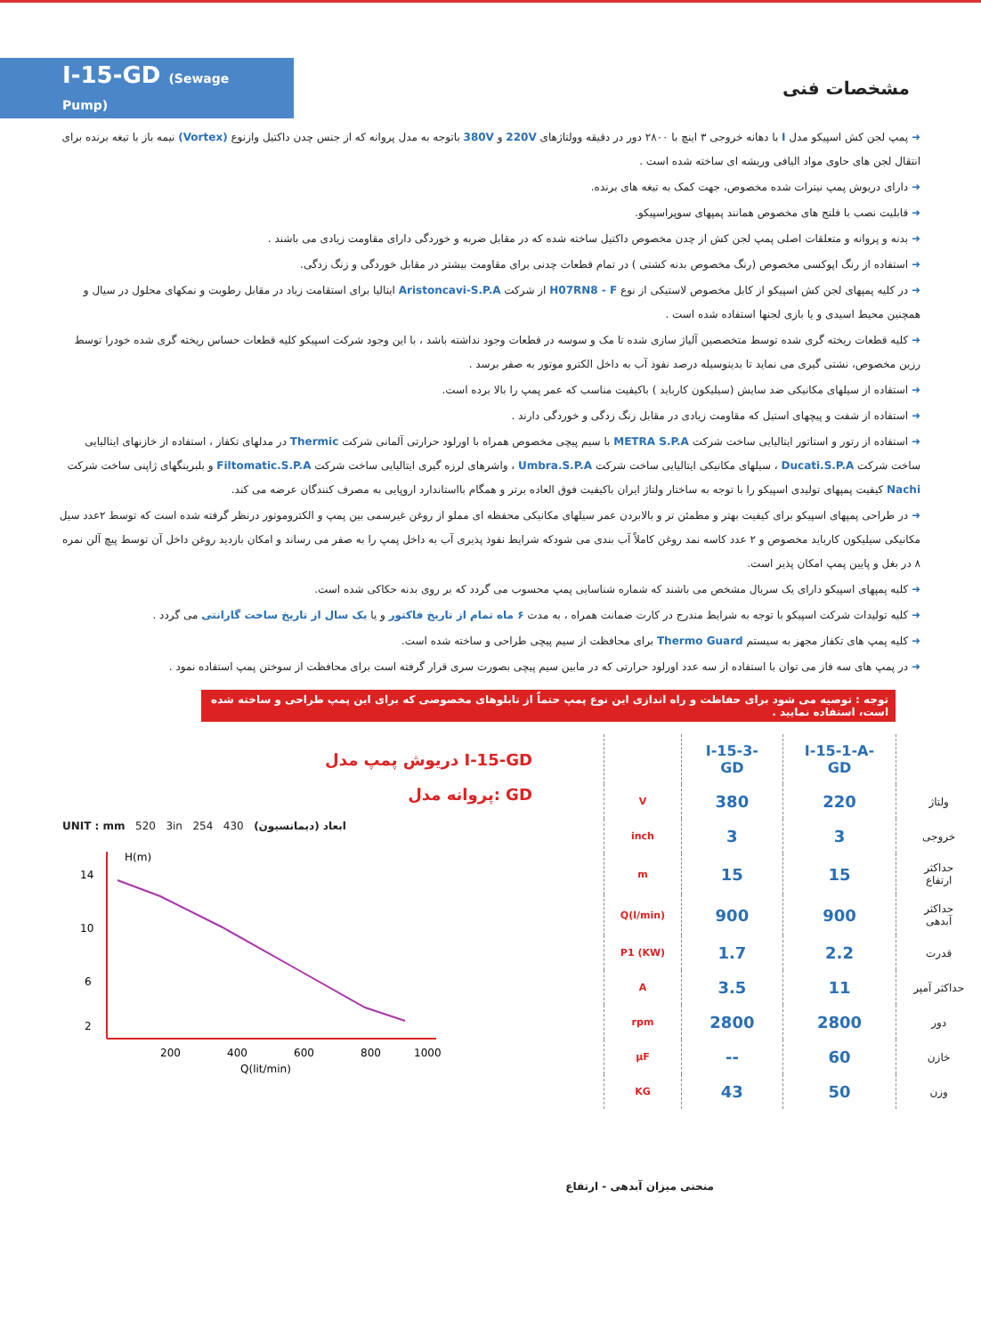I-15-GD (Sewage Pump)
مشخصات فنی
➜ پمپ لجن کش اسپیکو مدل I با دهانه خروجی ۳ اینچ با ۲۸۰۰ دور در دقیقه وولتاژهای 220V و 380V باتوجه به مدل پروانه که از جنس چدن داکتیل وازنوع (Vortex) نیمه باز با تیغه برنده برای انتقال لجن های حاوی مواد الیافی وریشه ای ساخته شده است .
➜ دارای دریوش پمپ نیترات شده مخصوص، جهت کمک به تیغه های برنده.
➜ قابلیت نصب با فلنج های مخصوص همانند پمپهای سوپراسپیکو.
➜ بدنه و پروانه و متعلقات اصلی پمپ لجن کش از چدن مخصوص داکتیل ساخته شده که در مقابل ضربه و خوردگی دارای مقاومت زیادی می باشند .
➜ استفاده از رنگ اپوکسی مخصوص (رنگ مخصوص بدنه کشتی ) در تمام قطعات چدنی برای مقاومت بیشتر در مقابل خوردگی و زنگ زدگی.
➜ در کلیه پمپهای لجن کش اسپیکو از کابل مخصوص لاستیکی از نوع H07RN8 - F از شرکت Aristoncavi-S.P.A ایتالیا برای استقامت زیاد در مقابل رطوبت و نمکهای محلول در سیال و همچنین محیط اسیدی و یا بازی لجنها استفاده شده است .
➜ کلیه قطعات ریخته گری شده توسط متخصصین آلیاژ سازی شده تا مک و سوسه در قطعات وجود نداشته باشد ، با این وجود شرکت اسپیکو کلیه قطعات حساس ریخته گری شده خودرا توسط رزین مخصوص، نشتی گیری می نماید تا بدینوسیله درصد نفوذ آب به داخل الکترو موتور به صفر برسد .
➜ استفاده از سیلهای مکانیکی ضد سایش (سیلیکون کارباید ) باکیفیت مناسب که عمر پمپ را بالا برده است.
➜ استفاده از شفت و پیچهای استیل که مقاومت زیادی در مقابل زنگ زدگی و خوردگی دارند .
➜ استفاده از رتور و استاتور ایتالیایی ساخت شرکت METRA S.P.A با سیم پیچی مخصوص همراه با اورلود حرارتی آلمانی شرکت Thermic در مدلهای تکفاز ، استفاده از خازنهای ایتالیایی ساخت شرکت Ducati.S.P.A ، سیلهای مکانیکی ایتالیایی ساخت شرکت Umbra.S.P.A ، واشرهای لرزه گیری ایتالیایی ساخت شرکت Filtomatic.S.P.A و بلبرینگهای ژاپنی ساخت شرکت Nachi کیفیت پمپهای تولیدی اسپیکو را با توجه به ساختار ولتاژ ایران باکیفیت فوق العاده برتر و همگام بااستاندارد اروپایی به مصرف کنندگان عرضه می کند.
➜ در طراحی پمپهای اسپیکو برای کیفیت بهتر و مطمئن تر و بالابردن عمر سیلهای مکانیکی محفظه ای مملو از روغن غیرسمی بین پمپ و الکتروموتور درنظر گرفته شده است که توسط ۲عدد سیل مکانیکی سیلیکون کارباید مخصوص و ۲ عدد کاسه نمد روغن کاملاً آب بندی می شودکه شرایط نفوذ پذیری آب به داخل پمپ را به صفر می رساند و امکان بازدید روغن داخل آن توسط پیچ آلن نمره ۸ در بغل و پایین پمپ امکان پذیر است.
➜ کلیه پمپهای اسپیکو دارای یک سریال مشخص می باشند که شماره شناسایی پمپ محسوب می گردد که بر روی بدنه حکاکی شده است.
➜ کلیه تولیدات شرکت اسپیکو با توجه به شرایط مندرج در کارت ضمانت همراه ، به مدت ۶ ماه تمام از تاریخ فاکتور و یا یک سال از تاریخ ساخت گارانتی می گردد .
➜ کلیه پمپ های تکفاز مجهز به سیستم Thermo Guard برای محافظت از سیم پیچی طراحی و ساخته شده است.
➜ در پمپ های سه فاز می توان با استفاده از سه عدد اورلود حرارتی که در مابین سیم پیچی بصورت سری قرار گرفته است برای محافظت از سوختن پمپ استفاده نمود .
توجه : توصیه می شود برای حفاظت و راه اندازی این نوع پمپ حتماً از تابلوهای مخصوصی که برای این پمپ طراحی و ساخته شده است، استفاده نمایید .
دریوش پمپ مدل I-15-GD
پروانه مدل: GD
UNIT : mm 520 3in 254 430 ابعاد (دیمانسیون)
H(m)
14
10
6
2
200
400
600
800
1000
Q(lit/min)
| | I-15-1-A-GD | I-15-3-GD | |
| --- | --- | --- | --- |
| ولتاژ | 220 | 380 | V |
| خروجی | 3 | 3 | inch |
| حداکثر ارتفاع | 15 | 15 | m |
| حداکثر آبدهی | 900 | 900 | Q(l/min) |
| قدرت | 2.2 | 1.7 | P1 (KW) |
| حداکثر آمپر | 11 | 3.5 | A |
| دور | 2800 | 2800 | rpm |
| خازن | 60 | -- | µF |
| وزن | 50 | 43 | KG |
منحنی میزان آبدهی - ارتفاع